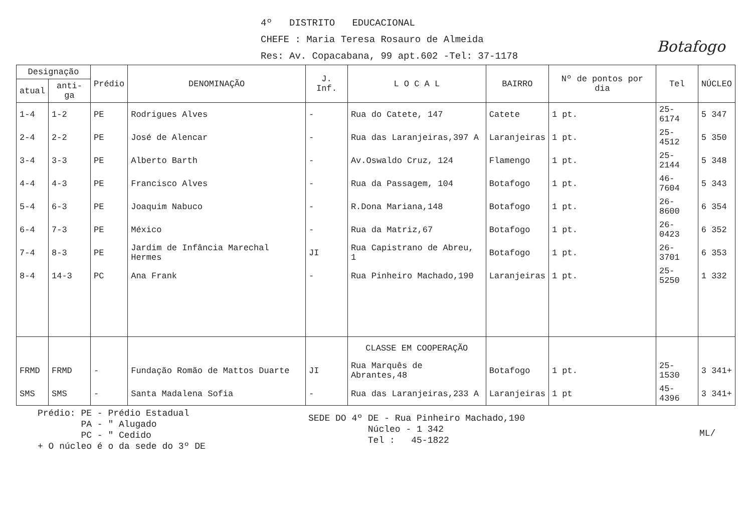Botafogo
4º DISTRITO EDUCACIONAL
CHEFE : Maria Teresa Rosauro de Almeida
Res: Av. Copacabana, 99 apt.602 -Tel: 37-1178
| Designação | | Prédio | DENOMINAÇÃO | J. Inf. | L O C A L | BAIRRO | Nº de pontos por dia | Tel | NÚCLEO |
| --- | --- | --- | --- | --- | --- | --- | --- | --- | --- |
| atual | anti-ga | | | | | | | | |
| 1-4 | 1-2 | PE | Rodrigues Alves | - | Rua do Catete, 147 | Catete | 1 pt. | 25-6174 | 5 347 |
| 2-4 | 2-2 | PE | José de Alencar | - | Rua das Laranjeiras,397 A | Laranjeiras | 1 pt. | 25-4512 | 5 350 |
| 3-4 | 3-3 | PE | Alberto Barth | - | Av.Oswaldo Cruz, 124 | Flamengo | 1 pt. | 25-2144 | 5 348 |
| 4-4 | 4-3 | PE | Francisco Alves | - | Rua da Passagem, 104 | Botafogo | 1 pt. | 46-7604 | 5 343 |
| 5-4 | 6-3 | PE | Joaquim Nabuco | - | R.Dona Mariana,148 | Botafogo | 1 pt. | 26-8600 | 6 354 |
| 6-4 | 7-3 | PE | México | - | Rua da Matriz,67 | Botafogo | 1 pt. | 26-0423 | 6 352 |
| 7-4 | 8-3 | PE | Jardim de Infância Marechal Hermes | JI | Rua Capistrano de Abreu, 1 | Botafogo | 1 pt. | 26-3701 | 6 353 |
| 8-4 | 14-3 | PC | Ana Frank | - | Rua Pinheiro Machado,190 | Laranjeiras | 1 pt. | 25-5250 | 1 332 |
| | | | | | CLASSE EM COOPERAÇÃO | | | | |
| FRMD | FRMD | - | Fundação Romão de Mattos Duarte | JI | Rua Marquês de Abrantes,48 | Botafogo | 1 pt. | 25-1530 | 3 341+ |
| SMS | SMS | - | Santa Madalena Sofia | - | Rua das Laranjeiras,233 A | Laranjeiras | 1 pt | 45-4396 | 3 341+ |
Prédio: PE - Prédio Estadual
PA - " Alugado
PC - " Cedido
+ O núcleo é o da sede do 3º DE
SEDE DO 4º DE - Rua Pinheiro Machado,190
Núcleo - 1 342
Tel : 45-1822
ML/